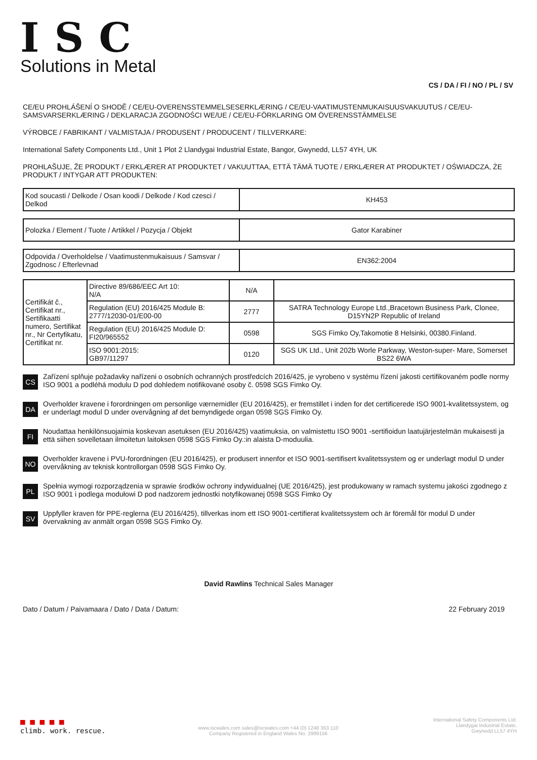ISC
Solutions in Metal
CS / DA / FI / NO / PL / SV
CE/EU PROHLÁŠENÍ O SHODĚ / CE/EU-OVERENSSTEMMELSESERKLÆRING / CE/EU-VAATIMUSTENMUKAISUUSVAKUUTUS / CE/EU-SAMSVARSERKLÆRING / DEKLARACJA ZGODNOŚCI WE/UE / CE/EU-FÖRKLARING OM ÖVERENSSTÄMMELSE
VÝROBCE / FABRIKANT / VALMISTAJA / PRODUSENT / PRODUCENT / TILLVERKARE:
International Safety Components Ltd., Unit 1 Plot 2 Llandygai Industrial Estate, Bangor, Gwynedd, LL57 4YH, UK
PROHLAŠUJE, ŽE PRODUKT / ERKLÆRER AT PRODUKTET / VAKUUTTAA, ETTÄ TÄMÄ TUOTE / ERKLÆRER AT PRODUKTET / OŚWIADCZA, ŻE PRODUKT / INTYGAR ATT PRODUKTEN:
| Kod soucasti / Delkode / Osan koodi / Delkode / Kod czesci / Delkod | KH453 |
| Polozka / Element / Tuote / Artikkel / Pozycja / Objekt | Gator Karabiner |
| Odpovida / Overholdelse / Vaatimustenmukaisuus / Samsvar / Zgodnosc / Efterlevnad | EN362:2004 |
| Certifikát č., Certifikat nr., Sertifikaatti numero, Sertifikat nr., Nr Certyfikatu, Certifikat nr. | Directive 89/686/EEC Art 10: N/A | N/A | |
| | Regulation (EU) 2016/425 Module B: 2777/12030-01/E00-00 | 2777 | SATRA Technology Europe Ltd.,Bracetown Business Park, Clonee, D15YN2P Republic of Ireland |
| | Regulation (EU) 2016/425 Module D: FI20/965552 | 0598 | SGS Fimko Oy,Takomotie 8 Helsinki, 00380.Finland. |
| | ISO 9001:2015: GB97/11297 | 0120 | SGS UK Ltd., Unit 202b Worle Parkway, Weston-super- Mare, Somerset BS22 6WA |
CS
Zařízení splňuje požadavky nařízeni o osobních ochranných prostředcích 2016/425, je vyrobeno v systému řízení jakosti certifikovaném podle normy ISO 9001 a podléhá modulu D pod dohledem notifikované osoby č. 0598 SGS Fimko Oy.
DA
Overholder kravene i forordningen om personlige værnemidler (EU 2016/425), er fremstillet i inden for det certificerede ISO 9001-kvalitetssystem, og er underlagt modul D under overvågning af det bemyndigede organ 0598 SGS Fimko Oy.
FI
Noudattaa henkilönsuojaimia koskevan asetuksen (EU 2016/425) vaatimuksia, on valmistettu ISO 9001 -sertifioidun laatujärjestelmän mukaisesti ja että siihen sovelletaan ilmoitetun laitoksen 0598 SGS Fimko Oy.:in alaista D-moduulia.
NO
Overholder kravene i PVU-forordningen (EU 2016/425), er produsert innenfor et ISO 9001-sertifisert kvalitetssystem og er underlagt modul D under overvåkning av teknisk kontrollorgan 0598 SGS Fimko Oy.
PL
Spełnia wymogi rozporządzenia w sprawie środków ochrony indywidualnej (UE 2016/425), jest produkowany w ramach systemu jakości zgodnego z ISO 9001 i podlega modułowi D pod nadzorem jednostki notyfikowanej 0598 SGS Fimko Oy
SV
Uppfyller kraven för PPE-reglerna (EU 2016/425), tillverkas inom ett ISO 9001-certifierat kvalitetssystem och är föremål för modul D under övervakning av anmält organ 0598 SGS Fimko Oy.
David Rawlins Technical Sales Manager
Dato / Datum / Paivamaara / Dato / Data / Datum: 22 February 2019
■ ■ ■ ■ ■
climb. work. rescue.
www.iscwales.com sales@iscwales.com +44 (0) 1248 363 110
Company Registered in England Wales No. 2999156
International Safety Components Ltd.
Llandygai Industrial Estate,
Gwynedd LL57 4YH